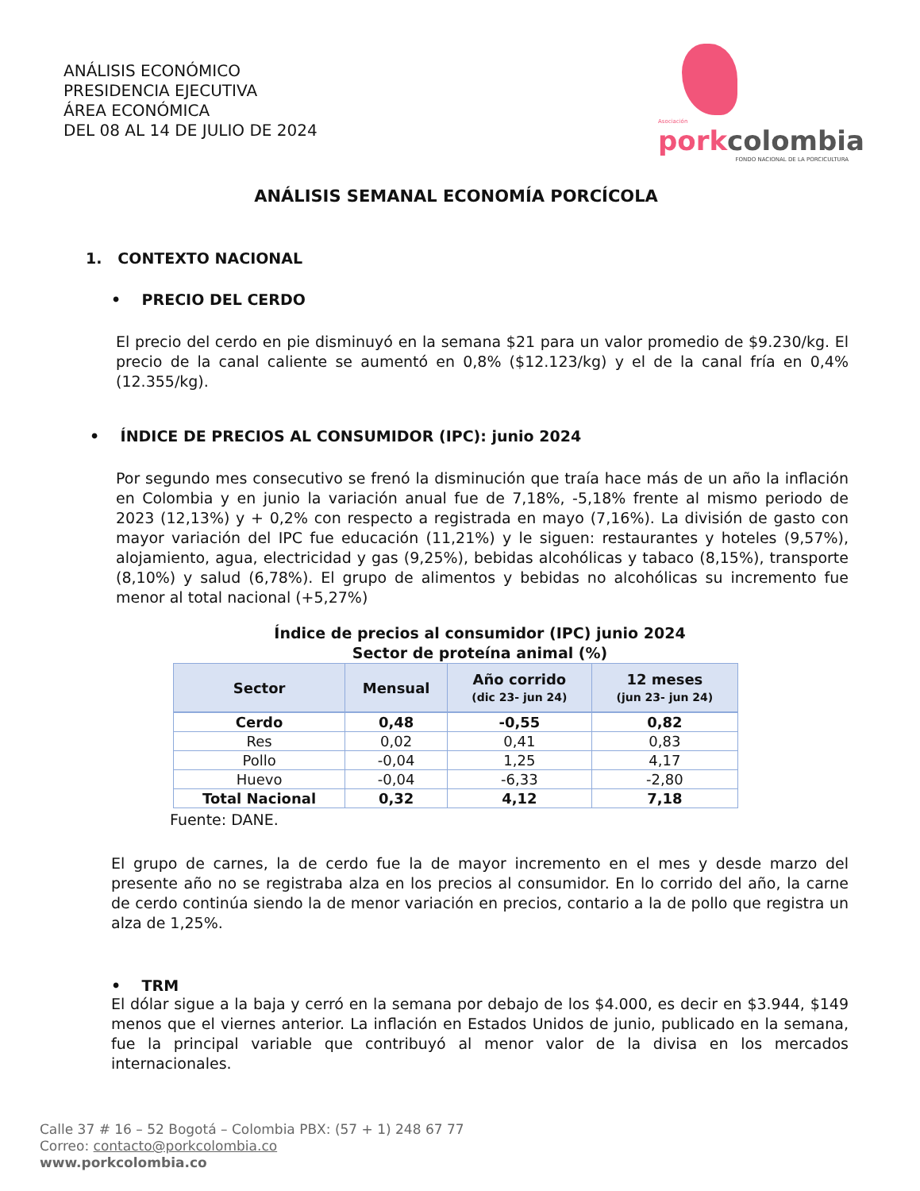ANÁLISIS ECONÓMICO
PRESIDENCIA EJECUTIVA
ÁREA ECONÓMICA
DEL 08 AL 14 DE JULIO DE 2024
Asociación
pork colombia
FONDO NACIONAL DE LA PORCICULTURA
ANÁLISIS SEMANAL ECONOMÍA PORCÍCOLA
1. CONTEXTO NACIONAL
• PRECIO DEL CERDO
El precio del cerdo en pie disminuyó en la semana $21 para un valor promedio de $9.230/kg. El precio de la canal caliente se aumentó en 0,8% ($12.123/kg) y el de la canal fría en 0,4% (12.355/kg).
• ÍNDICE DE PRECIOS AL CONSUMIDOR (IPC): junio 2024
Por segundo mes consecutivo se frenó la disminución que traía hace más de un año la inflación en Colombia y en junio la variación anual fue de 7,18%, -5,18% frente al mismo periodo de 2023 (12,13%) y + 0,2% con respecto a registrada en mayo (7,16%). La división de gasto con mayor variación del IPC fue educación (11,21%) y le siguen: restaurantes y hoteles (9,57%), alojamiento, agua, electricidad y gas (9,25%), bebidas alcohólicas y tabaco (8,15%), transporte (8,10%) y salud (6,78%). El grupo de alimentos y bebidas no alcohólicas su incremento fue menor al total nacional (+5,27%)
Índice de precios al consumidor (IPC) junio 2024
Sector de proteína animal (%)
| Sector | Mensual | Año corrido (dic 23- jun 24) | 12 meses (jun 23- jun 24) |
| --- | --- | --- | --- |
| Cerdo | 0,48 | -0,55 | 0,82 |
| Res | 0,02 | 0,41 | 0,83 |
| Pollo | -0,04 | 1,25 | 4,17 |
| Huevo | -0,04 | -6,33 | -2,80 |
| Total Nacional | 0,32 | 4,12 | 7,18 |
Fuente: DANE.
El grupo de carnes, la de cerdo fue la de mayor incremento en el mes y desde marzo del presente año no se registraba alza en los precios al consumidor. En lo corrido del año, la carne de cerdo continúa siendo la de menor variación en precios, contario a la de pollo que registra un alza de 1,25%.
• TRM
El dólar sigue a la baja y cerró en la semana por debajo de los $4.000, es decir en $3.944, $149 menos que el viernes anterior. La inflación en Estados Unidos de junio, publicado en la semana, fue la principal variable que contribuyó al menor valor de la divisa en los mercados internacionales.
Calle 37 # 16 – 52 Bogotá – Colombia PBX: (57 + 1) 248 67 77
Correo: contacto@porkcolombia.co
www.porkcolombia.co